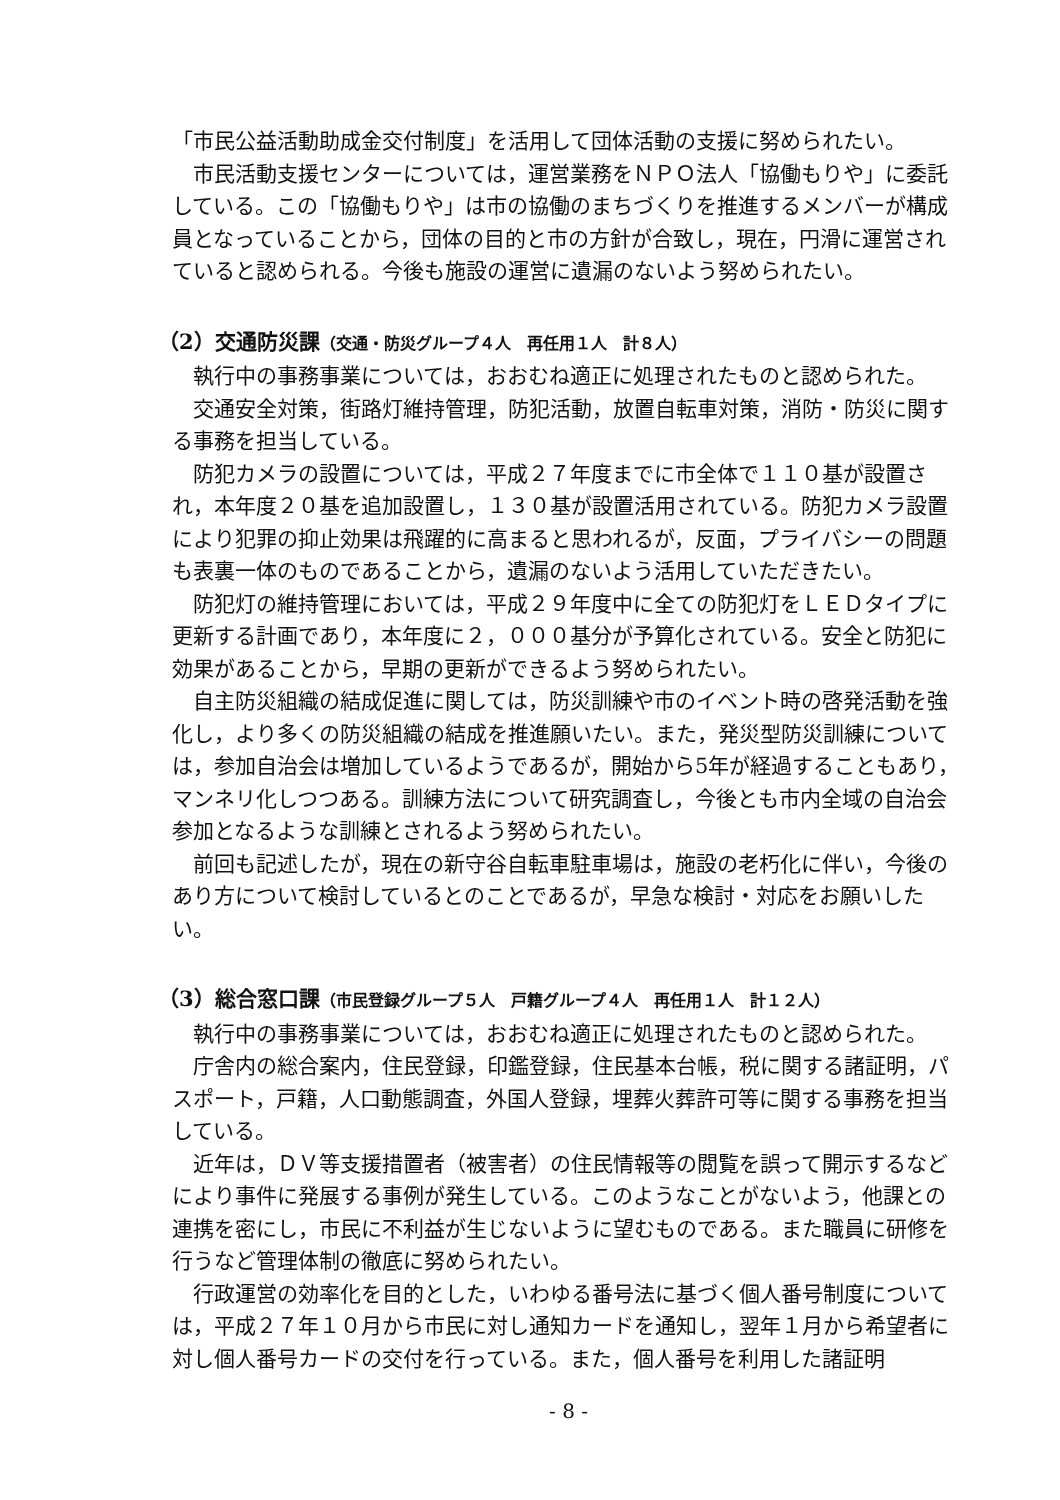「市民公益活動助成金交付制度」を活用して団体活動の支援に努められたい。
市民活動支援センターについては，運営業務をＮＰＯ法人「協働もりや」に委託している。この「協働もりや」は市の協働のまちづくりを推進するメンバーが構成員となっていることから，団体の目的と市の方針が合致し，現在，円滑に運営されていると認められる。今後も施設の運営に遺漏のないよう努められたい。
（2）交通防災課（交通・防災グループ４人　再任用１人　計８人）
執行中の事務事業については，おおむね適正に処理されたものと認められた。
交通安全対策，街路灯維持管理，防犯活動，放置自転車対策，消防・防災に関する事務を担当している。
防犯カメラの設置については，平成２７年度までに市全体で１１０基が設置され，本年度２０基を追加設置し，１３０基が設置活用されている。防犯カメラ設置により犯罪の抑止効果は飛躍的に高まると思われるが，反面，プライバシーの問題も表裏一体のものであることから，遺漏のないよう活用していただきたい。
防犯灯の維持管理においては，平成２９年度中に全ての防犯灯をＬＥＤタイプに更新する計画であり，本年度に２，０００基分が予算化されている。安全と防犯に効果があることから，早期の更新ができるよう努められたい。
自主防災組織の結成促進に関しては，防災訓練や市のイベント時の啓発活動を強化し，より多くの防災組織の結成を推進願いたい。また，発災型防災訓練については，参加自治会は増加しているようであるが，開始から5年が経過することもあり，マンネリ化しつつある。訓練方法について研究調査し，今後とも市内全域の自治会参加となるような訓練とされるよう努められたい。
前回も記述したが，現在の新守谷自転車駐車場は，施設の老朽化に伴い，今後のあり方について検討しているとのことであるが，早急な検討・対応をお願いしたい。
（3）総合窓口課（市民登録グループ５人　戸籍グループ４人　再任用１人　計１２人）
執行中の事務事業については，おおむね適正に処理されたものと認められた。
庁舎内の総合案内，住民登録，印鑑登録，住民基本台帳，税に関する諸証明，パスポート，戸籍，人口動態調査，外国人登録，埋葬火葬許可等に関する事務を担当している。
近年は，ＤＶ等支援措置者（被害者）の住民情報等の閲覧を誤って開示するなどにより事件に発展する事例が発生している。このようなことがないよう，他課との連携を密にし，市民に不利益が生じないように望むものである。また職員に研修を行うなど管理体制の徹底に努められたい。
行政運営の効率化を目的とした，いわゆる番号法に基づく個人番号制度については，平成２７年１０月から市民に対し通知カードを通知し，翌年１月から希望者に対し個人番号カードの交付を行っている。また，個人番号を利用した諸証明
- 8 -